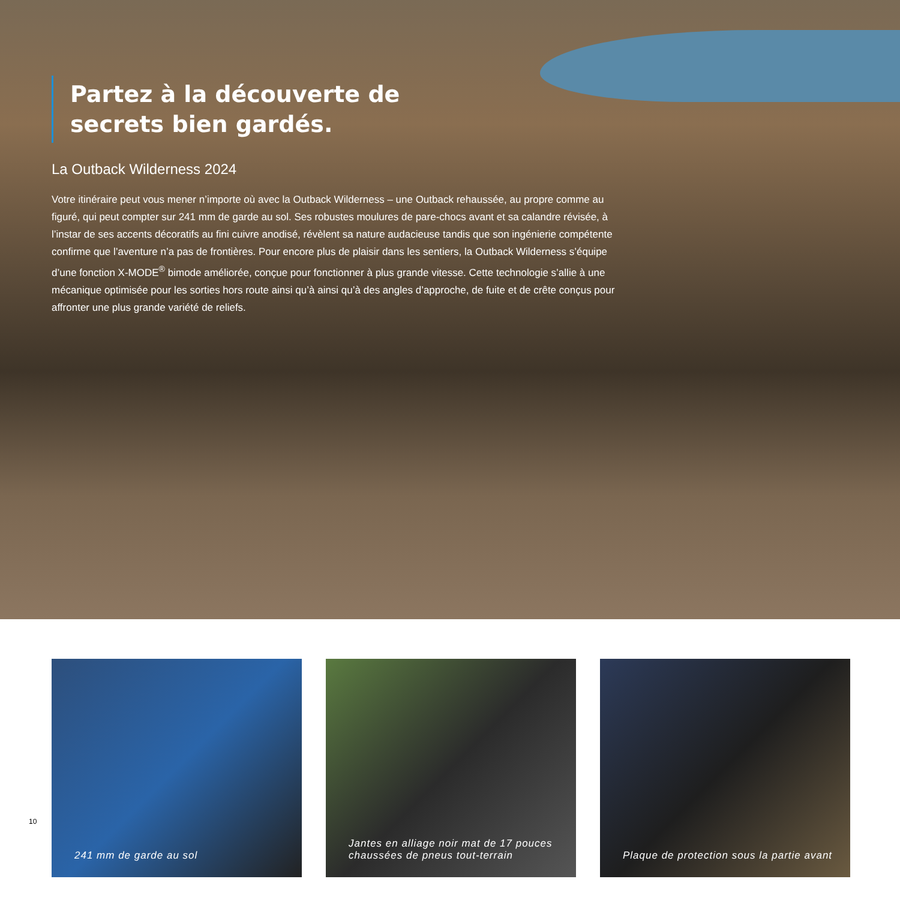Partez à la découverte de
secrets bien gardés.
La Outback Wilderness 2024
Votre itinéraire peut vous mener n’importe où avec la Outback Wilderness – une Outback rehaussée, au propre comme au figuré, qui peut compter sur 241 mm de garde au sol. Ses robustes moulures de pare-chocs avant et sa calandre révisée, à l’instar de ses accents décoratifs au fini cuivre anodisé, révèlent sa nature audacieuse tandis que son ingénierie compétente confirme que l’aventure n’a pas de frontières. Pour encore plus de plaisir dans les sentiers, la Outback Wilderness s’équipe d’une fonction X-MODE<sup>®</sup> bimode améliorée, conçue pour fonctionner à plus grande vitesse. Cette technologie s’allie à une mécanique optimisée pour les sorties hors route ainsi qu’à ainsi qu’à des angles d’approche, de fuite et de crête conçus pour affronter une plus grande variété de reliefs.
241 mm de garde au sol Jantes en alliage noir mat de 17 pouces
chaussées de pneus tout-terrain
Plaque de protection sous la partie avant
10